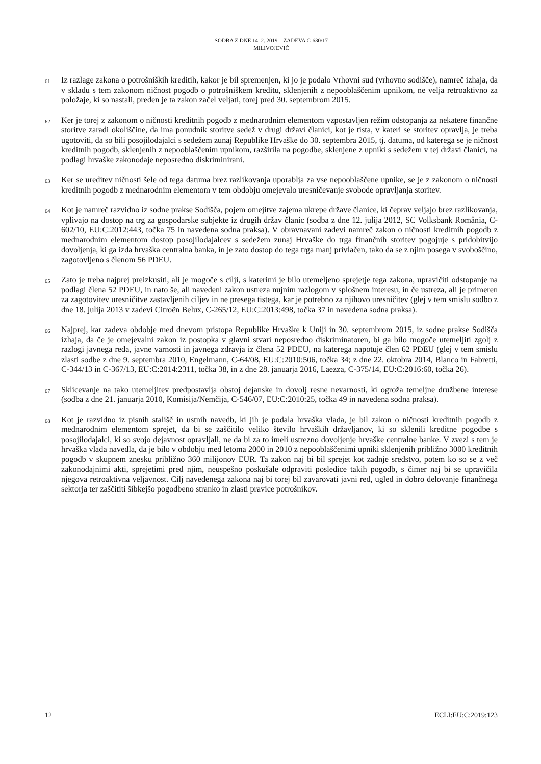SODBA Z DNE 14. 2. 2019 – ZADEVA C-630/17
MILIVOJEVIĆ
61
Iz razlage zakona o potrošniških kreditih, kakor je bil spremenjen, ki jo je podalo Vrhovni sud (vrhovno sodišče), namreč izhaja, da v skladu s tem zakonom ničnost pogodb o potrošniškem kreditu, sklenjenih z nepooblaščenim upnikom, ne velja retroaktivno za položaje, ki so nastali, preden je ta zakon začel veljati, torej pred 30. septembrom 2015.
62
Ker je torej z zakonom o ničnosti kreditnih pogodb z mednarodnim elementom vzpostavljen režim odstopanja za nekatere finančne storitve zaradi okoliščine, da ima ponudnik storitve sedež v drugi državi članici, kot je tista, v kateri se storitev opravlja, je treba ugotoviti, da so bili posojilodajalci s sedežem zunaj Republike Hrvaške do 30. septembra 2015, tj. datuma, od katerega se je ničnost kreditnih pogodb, sklenjenih z nepooblaščenim upnikom, razširila na pogodbe, sklenjene z upniki s sedežem v tej državi članici, na podlagi hrvaške zakonodaje neposredno diskriminirani.
63
Ker se ureditev ničnosti šele od tega datuma brez razlikovanja uporablja za vse nepooblaščene upnike, se je z zakonom o ničnosti kreditnih pogodb z mednarodnim elementom v tem obdobju omejevalo uresničevanje svobode opravljanja storitev.
64
Kot je namreč razvidno iz sodne prakse Sodišča, pojem omejitve zajema ukrepe države članice, ki čeprav veljajo brez razlikovanja, vplivajo na dostop na trg za gospodarske subjekte iz drugih držav članic (sodba z dne 12. julija 2012, SC Volksbank România, C-602/10, EU:C:2012:443, točka 75 in navedena sodna praksa). V obravnavani zadevi namreč zakon o ničnosti kreditnih pogodb z mednarodnim elementom dostop posojilodajalcev s sedežem zunaj Hrvaške do trga finančnih storitev pogojuje s pridobitvijo dovoljenja, ki ga izda hrvaška centralna banka, in je zato dostop do tega trga manj privlačen, tako da se z njim posega v svoboščino, zagotovljeno s členom 56 PDEU.
65
Zato je treba najprej preizkusiti, ali je mogoče s cilji, s katerimi je bilo utemeljeno sprejetje tega zakona, upravičiti odstopanje na podlagi člena 52 PDEU, in nato še, ali navedeni zakon ustreza nujnim razlogom v splošnem interesu, in če ustreza, ali je primeren za zagotovitev uresničitve zastavljenih ciljev in ne presega tistega, kar je potrebno za njihovo uresničitev (glej v tem smislu sodbo z dne 18. julija 2013 v zadevi Citroën Belux, C-265/12, EU:C:2013:498, točka 37 in navedena sodna praksa).
66
Najprej, kar zadeva obdobje med dnevom pristopa Republike Hrvaške k Uniji in 30. septembrom 2015, iz sodne prakse Sodišča izhaja, da če je omejevalni zakon iz postopka v glavni stvari neposredno diskriminatoren, bi ga bilo mogoče utemeljiti zgolj z razlogi javnega reda, javne varnosti in javnega zdravja iz člena 52 PDEU, na katerega napotuje člen 62 PDEU (glej v tem smislu zlasti sodbe z dne 9. septembra 2010, Engelmann, C-64/08, EU:C:2010:506, točka 34; z dne 22. oktobra 2014, Blanco in Fabretti, C-344/13 in C-367/13, EU:C:2014:2311, točka 38, in z dne 28. januarja 2016, Laezza, C-375/14, EU:C:2016:60, točka 26).
67
Sklicevanje na tako utemeljitev predpostavlja obstoj dejanske in dovolj resne nevarnosti, ki ogroža temeljne družbene interese (sodba z dne 21. januarja 2010, Komisija/Nemčija, C-546/07, EU:C:2010:25, točka 49 in navedena sodna praksa).
68
Kot je razvidno iz pisnih stališč in ustnih navedb, ki jih je podala hrvaška vlada, je bil zakon o ničnosti kreditnih pogodb z mednarodnim elementom sprejet, da bi se zaščitilo veliko število hrvaških državljanov, ki so sklenili kreditne pogodbe s posojilodajalci, ki so svojo dejavnost opravljali, ne da bi za to imeli ustrezno dovoljenje hrvaške centralne banke. V zvezi s tem je hrvaška vlada navedla, da je bilo v obdobju med letoma 2000 in 2010 z nepooblaščenimi upniki sklenjenih približno 3000 kreditnih pogodb v skupnem znesku približno 360 milijonov EUR. Ta zakon naj bi bil sprejet kot zadnje sredstvo, potem ko so se z več zakonodajnimi akti, sprejetimi pred njim, neuspešno poskušale odpraviti posledice takih pogodb, s čimer naj bi se upravičila njegova retroaktivna veljavnost. Cilj navedenega zakona naj bi torej bil zavarovati javni red, ugled in dobro delovanje finančnega sektorja ter zaščititi šibkejšo pogodbeno stranko in zlasti pravice potrošnikov.
12 ECLI:EU:C:2019:123